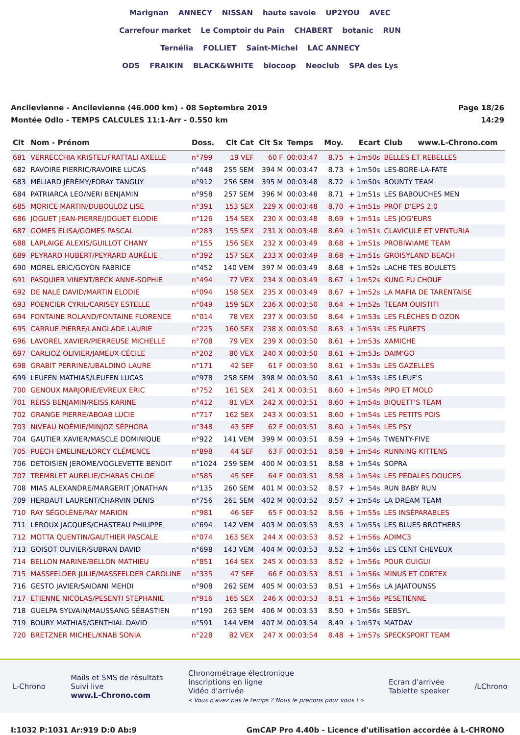Marignan ANNECY NISSAN haute savoie UP2YOU AVEC
Carrefour market Le Comptoir du Pain CHABERT botanic RUN
Ternélia FOLLIET Saint-Michel LAC ANNECY
ODS FRAIKIN BLACK&WHITE biocoop Neoclub SPA des Lys
Ancilevienne - Ancilevienne (46.000 km) - 08 Septembre 2019
Montée Odlo - TEMPS CALCULES 11:1-Arr - 0.550 km
Page 18/26
14:29
| Clt | Nom - Prénom | Doss. | Clt Cat | Clt Sx | Temps | Moy. | Ecart | Club www.L-Chrono.com |
| --- | --- | --- | --- | --- | --- | --- | --- | --- |
| 681 | VERRECCHIA KRISTEL/FRATTALI AXELLE | n°799 | 19 VEF | 60 F | 00:03:47 | 8.75 | + 1m50s | BELLES ET REBELLES |
| 682 | RAVOIRE PIERRIC/RAVOIRE LUCAS | n°448 | 255 SEM | 394 M | 00:03:47 | 8.73 | + 1m50s | LES-BORE-LA-FATE |
| 683 | MELIARD JÉRÉMY/FORAY TANGUY | n°912 | 256 SEM | 395 M | 00:03:48 | 8.72 | + 1m50s | BOUNTY TEAM |
| 684 | PATRIARCA LEO/NERI BENJAMIN | n°958 | 257 SEM | 396 M | 00:03:48 | 8.71 | + 1m51s | LES BABOUCHES MEN |
| 685 | MORICE MARTIN/DUBOULOZ LISE | n°391 | 153 SEX | 229 X | 00:03:48 | 8.70 | + 1m51s | PROF D'EPS 2.0 |
| 686 | JOGUET JEAN-PIERRE/JOGUET ELODIE | n°126 | 154 SEX | 230 X | 00:03:48 | 8.69 | + 1m51s | LES JOG'EURS |
| 687 | GOMES ELISA/GOMES PASCAL | n°283 | 155 SEX | 231 X | 00:03:48 | 8.69 | + 1m51s | CLAVICULE ET VENTURIA |
| 688 | LAPLAIGE ALEXIS/GUILLOT CHANY | n°155 | 156 SEX | 232 X | 00:03:49 | 8.68 | + 1m51s | PROBIWIAME TEAM |
| 689 | PEYRARD HUBERT/PEYRARD AURÉLIE | n°392 | 157 SEX | 233 X | 00:03:49 | 8.68 | + 1m51s | GROISYLAND BEACH |
| 690 | MOREL ERIC/GOYON FABRICE | n°452 | 140 VEM | 397 M | 00:03:49 | 8.68 | + 1m52s | LACHE TES BOULETS |
| 691 | PASQUIER VINENT/BECK ANNE-SOPHIE | n°494 | 77 VEX | 234 X | 00:03:49 | 8.67 | + 1m52s | KUNG FU CHOUF |
| 692 | DE NALE DAVID/MARTIN ELODIE | n°094 | 158 SEX | 235 X | 00:03:49 | 8.67 | + 1m52s | LA MAFIA DE TARENTAISE |
| 693 | POENCIER CYRIL/CARISEY ESTELLE | n°049 | 159 SEX | 236 X | 00:03:50 | 8.64 | + 1m52s | TEEAM OUISTITI |
| 694 | FONTAINE ROLAND/FONTAINE FLORENCE | n°014 | 78 VEX | 237 X | 00:03:50 | 8.64 | + 1m53s | LES FLÉCHES D OZON |
| 695 | CARRUE PIERRE/LANGLADE LAURIE | n°225 | 160 SEX | 238 X | 00:03:50 | 8.63 | + 1m53s | LES FURETS |
| 696 | LAVOREL XAVIER/PIERREUSE MICHELLE | n°708 | 79 VEX | 239 X | 00:03:50 | 8.61 | + 1m53s | XAMICHE |
| 697 | CARLIOZ OLIVIER/JAMEUX CÉCILE | n°202 | 80 VEX | 240 X | 00:03:50 | 8.61 | + 1m53s | DAIM'GO |
| 698 | GRABIT PERRINE/UBALDINO LAURE | n°171 | 42 SEF | 61 F | 00:03:50 | 8.61 | + 1m53s | LES GAZELLES |
| 699 | LEUFEN MATHIAS/LEUFEN LUCAS | n°978 | 258 SEM | 398 M | 00:03:50 | 8.61 | + 1m53s | LES LEUF'S |
| 700 | GENOUX MARJORIE/EVREUX ERIC | n°752 | 161 SEX | 241 X | 00:03:51 | 8.60 | + 1m54s | PIPO ET MOLO |
| 701 | REISS BENJAMIN/REISS KARINE | n°412 | 81 VEX | 242 X | 00:03:51 | 8.60 | + 1m54s | BIQUETT'S TEAM |
| 702 | GRANGE PIERRE/ABOAB LUCIE | n°717 | 162 SEX | 243 X | 00:03:51 | 8.60 | + 1m54s | LES PETITS POIS |
| 703 | NIVEAU NOÉMIE/MINJOZ SÉPHORA | n°348 | 43 SEF | 62 F | 00:03:51 | 8.60 | + 1m54s | LES PSY |
| 704 | GAUTIER XAVIER/MASCLE DOMINIQUE | n°922 | 141 VEM | 399 M | 00:03:51 | 8.59 | + 1m54s | TWENTY-FIVE |
| 705 | PUECH EMELINE/LORCY CLÉMENCE | n°898 | 44 SEF | 63 F | 00:03:51 | 8.58 | + 1m54s | RUNNING KITTENS |
| 706 | DETOISIEN JEROME/VOGLEVETTE BENOIT | n°1024 | 259 SEM | 400 M | 00:03:51 | 8.58 | + 1m54s | SOPRA |
| 707 | TREMBLET AURELIE/CHABAS CHLOE | n°585 | 45 SEF | 64 F | 00:03:51 | 8.58 | + 1m54s | LES PÉDALES DOUCES |
| 708 | MIAS ALEXANDRE/MARGERIT JONATHAN | n°135 | 260 SEM | 401 M | 00:03:52 | 8.57 | + 1m54s | RUN BABY RUN |
| 709 | HERBAUT LAURENT/CHARVIN DENIS | n°756 | 261 SEM | 402 M | 00:03:52 | 8.57 | + 1m54s | LA DREAM TEAM |
| 710 | RAY SÉGOLÈNE/RAY MARION | n°981 | 46 SEF | 65 F | 00:03:52 | 8.56 | + 1m55s | LES INSÉPARABLES |
| 711 | LEROUX JACQUES/CHASTEAU PHILIPPE | n°694 | 142 VEM | 403 M | 00:03:53 | 8.53 | + 1m55s | LES BLUES BROTHERS |
| 712 | MOTTA QUENTIN/GAUTHIER PASCALE | n°074 | 163 SEX | 244 X | 00:03:53 | 8.52 | + 1m56s | ADIMC3 |
| 713 | GOISOT OLIVIER/SUBRAN DAVID | n°698 | 143 VEM | 404 M | 00:03:53 | 8.52 | + 1m56s | LES CENT CHEVEUX |
| 714 | BELLON MARINE/BELLON MATHIEU | n°851 | 164 SEX | 245 X | 00:03:53 | 8.52 | + 1m56s | POUR GUIGUI |
| 715 | MASSFELDER JULIE/MASSFELDER CAROLINE | n°335 | 47 SEF | 66 F | 00:03:53 | 8.51 | + 1m56s | MINUS ET CORTEX |
| 716 | GESTO JAVIER/SAIDANI MEHDI | n°908 | 262 SEM | 405 M | 00:03:53 | 8.51 | + 1m56s | LA JAJATOUNSS |
| 717 | ETIENNE NICOLAS/PESENTI STEPHANIE | n°916 | 165 SEX | 246 X | 00:03:53 | 8.51 | + 1m56s | PESETIENNE |
| 718 | GUELPA SYLVAIN/MAUSSANG SÉBASTIEN | n°190 | 263 SEM | 406 M | 00:03:53 | 8.50 | + 1m56s | SEBSYL |
| 719 | BOURY MATHIAS/GENTHIAL DAVID | n°591 | 144 VEM | 407 M | 00:03:54 | 8.49 | + 1m57s | MATDAV |
| 720 | BRETZNER MICHEL/KNAB SONIA | n°228 | 82 VEX | 247 X | 00:03:54 | 8.48 | + 1m57s | SPECKSPORT TEAM |
L-Chrono
Mails et SMS de résultats
Suivi live
www.L-Chrono.com
Chronométrage électronique
Inscriptions en ligne
Vidéo d'arrivée
« Vous n'avez pas le temps ? Nous le prenons pour vous ! »
Ecran d'arrivée
Tablette speaker
/LChrono
I:1032 P:1031 Ar:919 D:0 Ab:9 GmCAP Pro 4.40b - Licence d'utilisation accordée à L-CHRONO